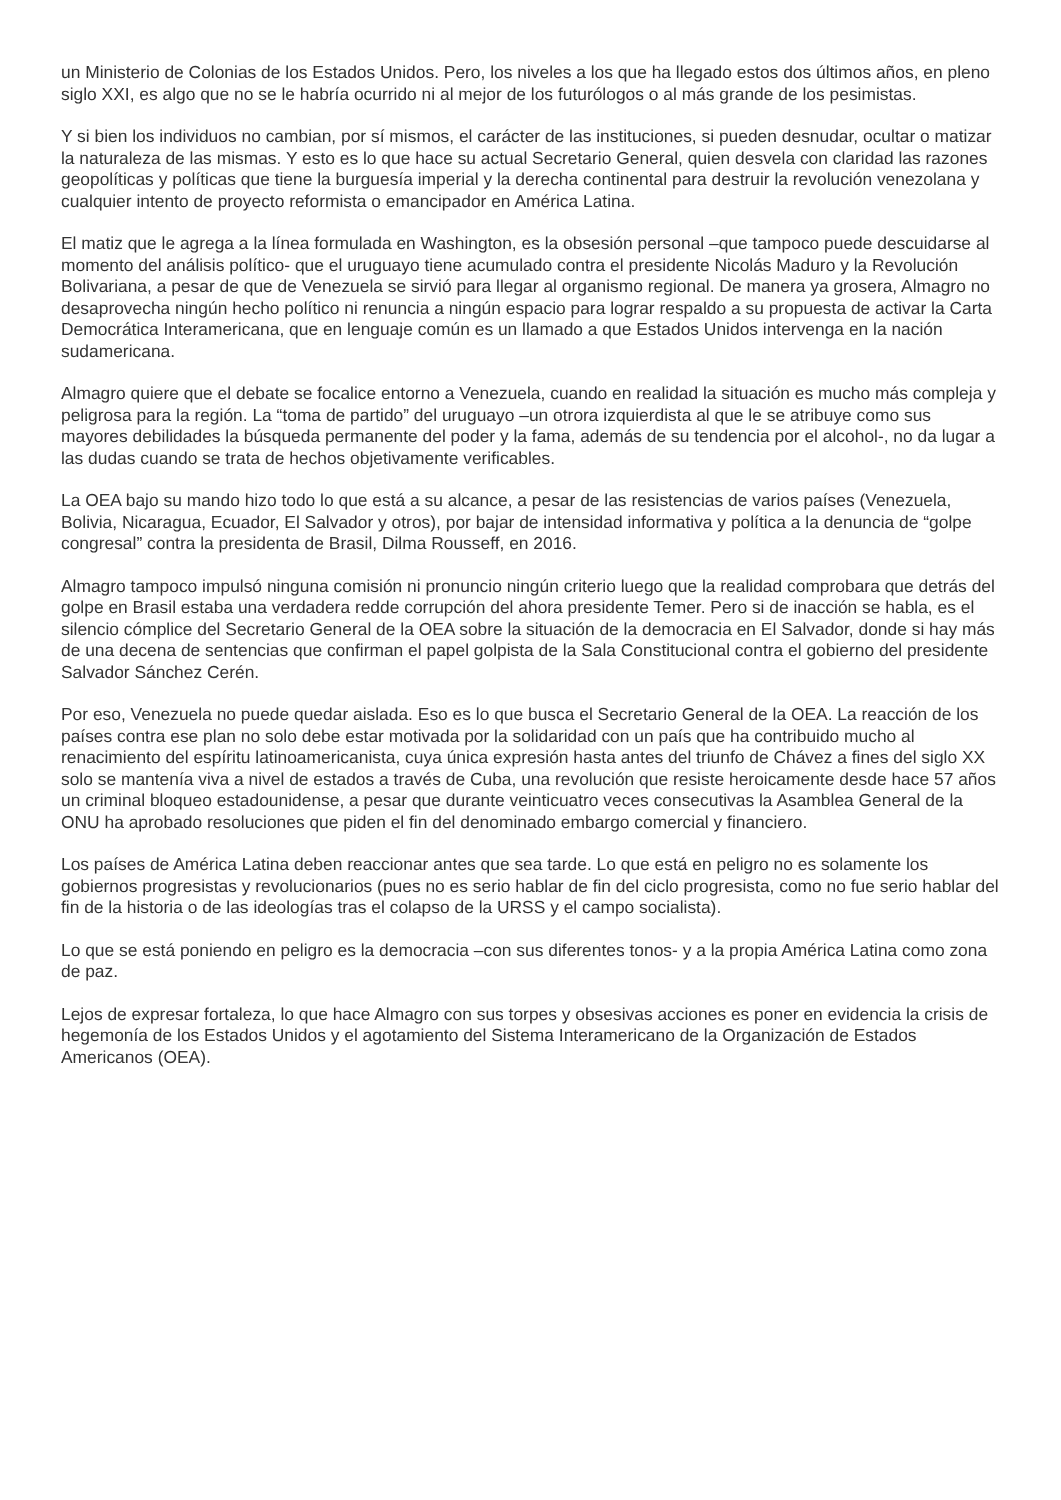un Ministerio de Colonias de los Estados Unidos. Pero, los niveles a los que ha llegado estos dos últimos años, en pleno siglo XXI, es algo que no se le habría ocurrido ni al mejor de los futurólogos o al más grande de los pesimistas.
Y si bien los individuos no cambian, por sí mismos, el carácter de las instituciones, si pueden desnudar, ocultar o matizar la naturaleza de las mismas. Y esto es lo que hace su actual Secretario General, quien desvela con claridad las razones geopolíticas y políticas que tiene la burguesía imperial y la derecha continental para destruir la revolución venezolana y cualquier intento de proyecto reformista o emancipador en América Latina.
El matiz que le agrega a la línea formulada en Washington, es la obsesión personal –que tampoco puede descuidarse al momento del análisis político- que el uruguayo tiene acumulado contra el presidente Nicolás Maduro y la Revolución Bolivariana, a pesar de que de Venezuela se sirvió para llegar al organismo regional. De manera ya grosera, Almagro no desaprovecha ningún hecho político ni renuncia a ningún espacio para lograr respaldo a su propuesta de activar la Carta Democrática Interamericana, que en lenguaje común es un llamado a que Estados Unidos intervenga en la nación sudamericana.
Almagro quiere que el debate se focalice entorno a Venezuela, cuando en realidad la situación es mucho más compleja y peligrosa para la región. La “toma de partido” del uruguayo –un otrora izquierdista al que le se atribuye como sus mayores debilidades la búsqueda permanente del poder y la fama, además de su tendencia por el alcohol-, no da lugar a las dudas cuando se trata de hechos objetivamente verificables.
La OEA bajo su mando hizo todo lo que está a su alcance, a pesar de las resistencias de varios países (Venezuela, Bolivia, Nicaragua, Ecuador, El Salvador y otros), por bajar de intensidad informativa y política a la denuncia de “golpe congresal” contra la presidenta de Brasil, Dilma Rousseff, en 2016.
Almagro tampoco impulsó ninguna comisión ni pronuncio ningún criterio luego que la realidad comprobara que detrás del golpe en Brasil estaba una verdadera redde corrupción del ahora presidente Temer. Pero si de inacción se habla, es el silencio cómplice del Secretario General de la OEA sobre la situación de la democracia en El Salvador, donde si hay más de una decena de sentencias que confirman el papel golpista de la Sala Constitucional contra el gobierno del presidente Salvador Sánchez Cerén.
Por eso, Venezuela no puede quedar aislada. Eso es lo que busca el Secretario General de la OEA. La reacción de los países contra ese plan no solo debe estar motivada por la solidaridad con un país que ha contribuido mucho al renacimiento del espíritu latinoamericanista, cuya única expresión hasta antes del triunfo de Chávez a fines del siglo XX solo se mantenía viva a nivel de estados a través de Cuba, una revolución que resiste heroicamente desde hace 57 años un criminal bloqueo estadounidense, a pesar que durante veinticuatro veces consecutivas la Asamblea General de la ONU ha aprobado resoluciones que piden el fin del denominado embargo comercial y financiero.
Los países de América Latina deben reaccionar antes que sea tarde. Lo que está en peligro no es solamente los gobiernos progresistas y revolucionarios (pues no es serio hablar de fin del ciclo progresista, como no fue serio hablar del fin de la historia o de las ideologías tras el colapso de la URSS y el campo socialista).
Lo que se está poniendo en peligro es la democracia –con sus diferentes tonos- y a la propia América Latina como zona de paz.
Lejos de expresar fortaleza, lo que hace Almagro con sus torpes y obsesivas acciones es poner en evidencia la crisis de hegemonía de los Estados Unidos y el agotamiento del Sistema Interamericano de la Organización de Estados Americanos (OEA).